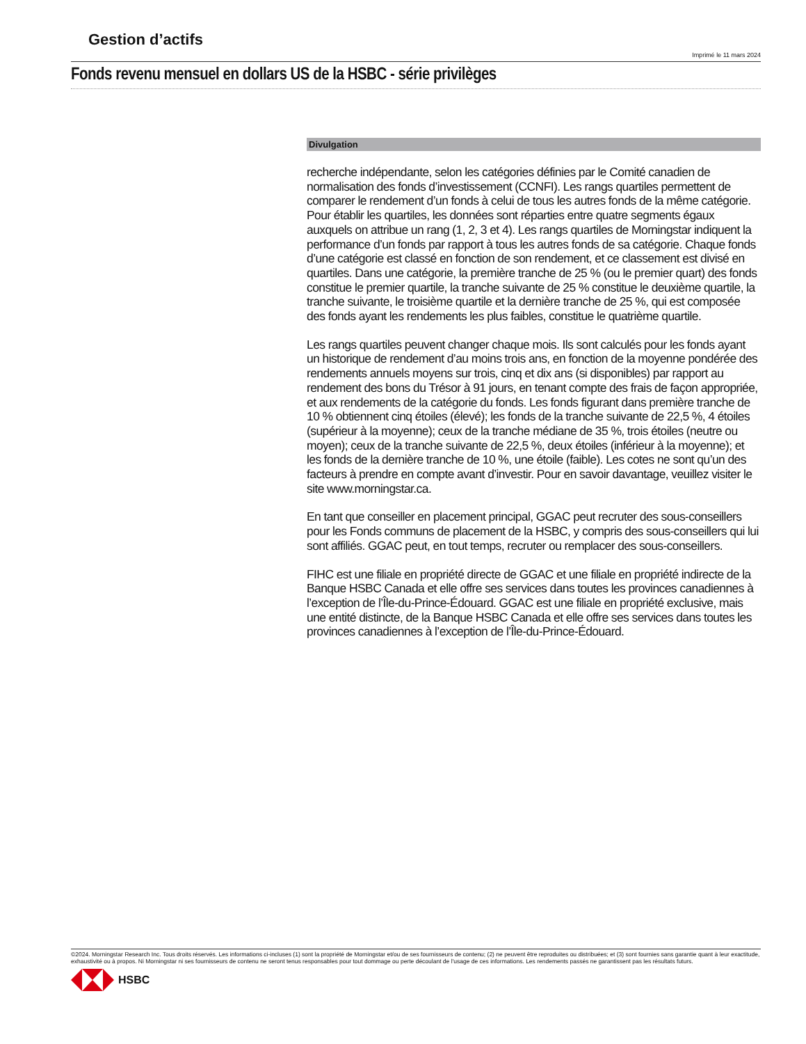Gestion d’actifs
Imprimé le 11 mars 2024
Fonds revenu mensuel en dollars US de la HSBC - série privilèges
Divulgation
recherche indépendante, selon les catégories définies par le Comité canadien de normalisation des fonds d’investissement (CCNFI). Les rangs quartiles permettent de comparer le rendement d’un fonds à celui de tous les autres fonds de la même catégorie. Pour établir les quartiles, les données sont réparties entre quatre segments égaux auxquels on attribue un rang (1, 2, 3 et 4). Les rangs quartiles de Morningstar indiquent la performance d’un fonds par rapport à tous les autres fonds de sa catégorie. Chaque fonds d’une catégorie est classé en fonction de son rendement, et ce classement est divisé en quartiles. Dans une catégorie, la première tranche de 25 % (ou le premier quart) des fonds constitue le premier quartile, la tranche suivante de 25 % constitue le deuxième quartile, la tranche suivante, le troisième quartile et la dernière tranche de 25 %, qui est composée des fonds ayant les rendements les plus faibles, constitue le quatrième quartile.
Les rangs quartiles peuvent changer chaque mois. Ils sont calculés pour les fonds ayant un historique de rendement d’au moins trois ans, en fonction de la moyenne pondérée des rendements annuels moyens sur trois, cinq et dix ans (si disponibles) par rapport au rendement des bons du Trésor à 91 jours, en tenant compte des frais de façon appropriée, et aux rendements de la catégorie du fonds. Les fonds figurant dans première tranche de 10 % obtiennent cinq étoiles (élevé); les fonds de la tranche suivante de 22,5 %, 4 étoiles (supérieur à la moyenne); ceux de la tranche médiane de 35 %, trois étoiles (neutre ou moyen); ceux de la tranche suivante de 22,5 %, deux étoiles (inférieur à la moyenne); et les fonds de la dernière tranche de 10 %, une étoile (faible). Les cotes ne sont qu’un des facteurs à prendre en compte avant d’investir. Pour en savoir davantage, veuillez visiter le site www.morningstar.ca.
En tant que conseiller en placement principal, GGAC peut recruter des sous-conseillers pour les Fonds communs de placement de la HSBC, y compris des sous-conseillers qui lui sont affiliés. GGAC peut, en tout temps, recruter ou remplacer des sous-conseillers.
FIHC est une filiale en propriété directe de GGAC et une filiale en propriété indirecte de la Banque HSBC Canada et elle offre ses services dans toutes les provinces canadiennes à l’exception de l’Île-du-Prince-Édouard. GGAC est une filiale en propriété exclusive, mais une entité distincte, de la Banque HSBC Canada et elle offre ses services dans toutes les provinces canadiennes à l’exception de l’Île-du-Prince-Édouard.
©2024. Morningstar Research Inc. Tous droits réservés. Les informations ci-incluses (1) sont la propriété de Morningstar et/ou de ses fournisseurs de contenu; (2) ne peuvent être reproduites ou distribuées; et (3) sont fournies sans garantie quant à leur exactitude, exhaustivité ou à propos. Ni Morningstar ni ses fournisseurs de contenu ne seront tenus responsables pour tout dommage ou perte découlant de l'usage de ces informations. Les rendements passés ne garantissent pas les résultats futurs.
HSBC